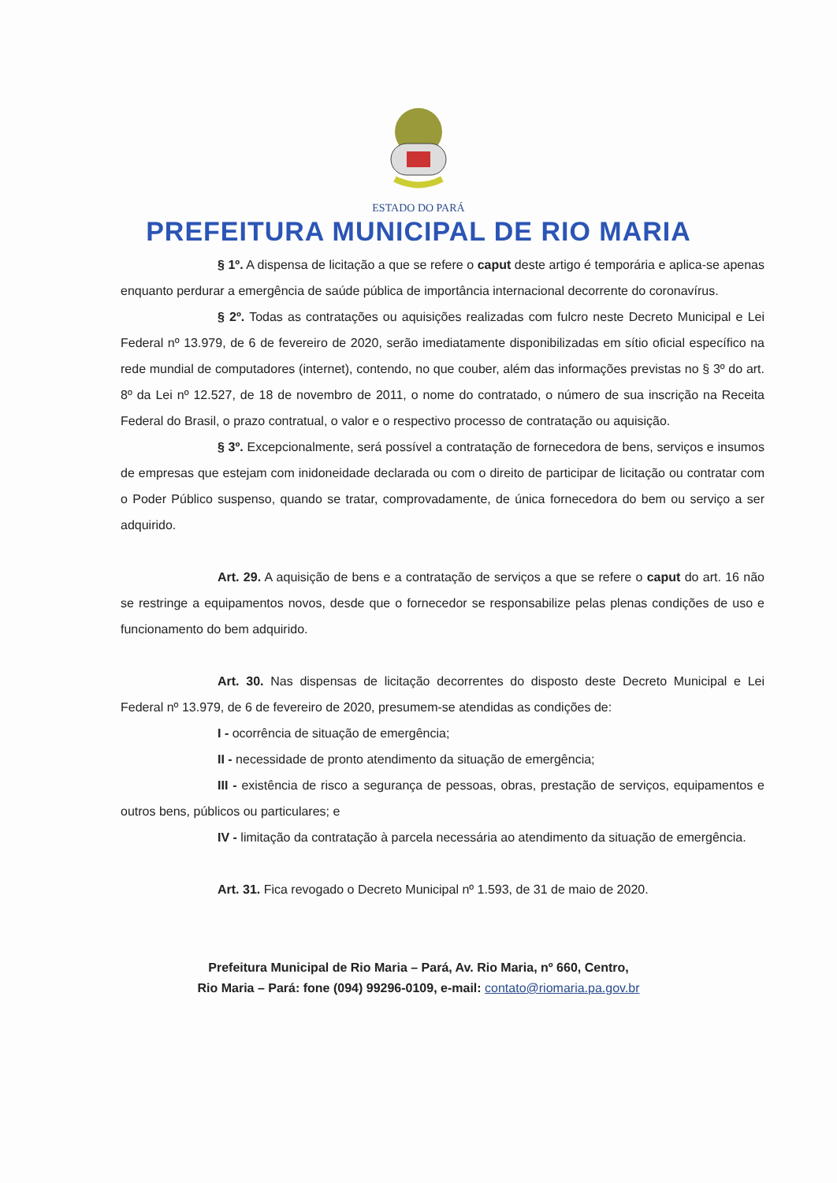ESTADO DO PARÁ
PREFEITURA MUNICIPAL DE RIO MARIA
§ 1º. A dispensa de licitação a que se refere o caput deste artigo é temporária e aplica-se apenas enquanto perdurar a emergência de saúde pública de importância internacional decorrente do coronavírus.
§ 2º. Todas as contratações ou aquisições realizadas com fulcro neste Decreto Municipal e Lei Federal nº 13.979, de 6 de fevereiro de 2020, serão imediatamente disponibilizadas em sítio oficial específico na rede mundial de computadores (internet), contendo, no que couber, além das informações previstas no § 3º do art. 8º da Lei nº 12.527, de 18 de novembro de 2011, o nome do contratado, o número de sua inscrição na Receita Federal do Brasil, o prazo contratual, o valor e o respectivo processo de contratação ou aquisição.
§ 3º. Excepcionalmente, será possível a contratação de fornecedora de bens, serviços e insumos de empresas que estejam com inidoneidade declarada ou com o direito de participar de licitação ou contratar com o Poder Público suspenso, quando se tratar, comprovadamente, de única fornecedora do bem ou serviço a ser adquirido.
Art. 29. A aquisição de bens e a contratação de serviços a que se refere o caput do art. 16 não se restringe a equipamentos novos, desde que o fornecedor se responsabilize pelas plenas condições de uso e funcionamento do bem adquirido.
Art. 30. Nas dispensas de licitação decorrentes do disposto deste Decreto Municipal e Lei Federal nº 13.979, de 6 de fevereiro de 2020, presumem-se atendidas as condições de:
I - ocorrência de situação de emergência;
II - necessidade de pronto atendimento da situação de emergência;
III - existência de risco a segurança de pessoas, obras, prestação de serviços, equipamentos e outros bens, públicos ou particulares; e
IV - limitação da contratação à parcela necessária ao atendimento da situação de emergência.
Art. 31. Fica revogado o Decreto Municipal nº 1.593, de 31 de maio de 2020.
Prefeitura Municipal de Rio Maria – Pará, Av. Rio Maria, nº 660, Centro,
Rio Maria – Pará: fone (094) 99296-0109, e-mail: contato@riomaria.pa.gov.br